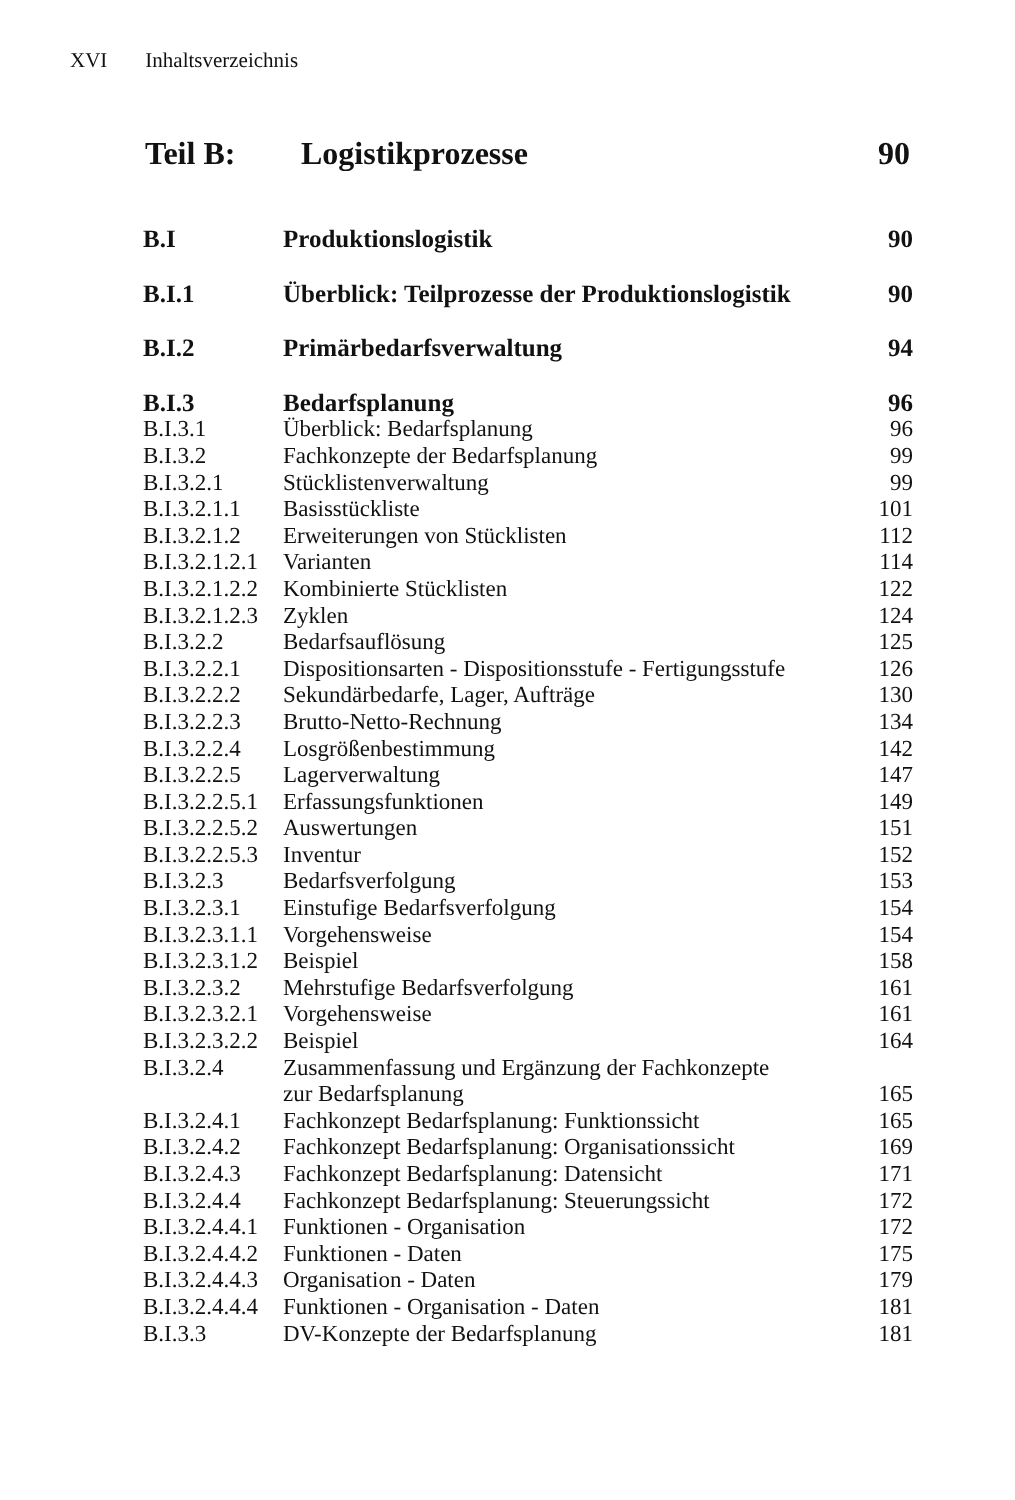XVI Inhaltsverzeichnis
Teil B: Logistikprozesse 90
| B.I | Produktionslogistik | 90 |
| B.I.1 | Überblick: Teilprozesse der Produktionslogistik | 90 |
| B.I.2 | Primärbedarfsverwaltung | 94 |
| B.I.3 | Bedarfsplanung | 96 |
| B.I.3.1 | Überblick: Bedarfsplanung | 96 |
| B.I.3.2 | Fachkonzepte der Bedarfsplanung | 99 |
| B.I.3.2.1 | Stücklistenverwaltung | 99 |
| B.I.3.2.1.1 | Basisstückliste | 101 |
| B.I.3.2.1.2 | Erweiterungen von Stücklisten | 112 |
| B.I.3.2.1.2.1 | Varianten | 114 |
| B.I.3.2.1.2.2 | Kombinierte Stücklisten | 122 |
| B.I.3.2.1.2.3 | Zyklen | 124 |
| B.I.3.2.2 | Bedarfsauflösung | 125 |
| B.I.3.2.2.1 | Dispositionsarten - Dispositionsstufe - Fertigungsstufe | 126 |
| B.I.3.2.2.2 | Sekundärbedarfe, Lager, Aufträge | 130 |
| B.I.3.2.2.3 | Brutto-Netto-Rechnung | 134 |
| B.I.3.2.2.4 | Losgrößenbestimmung | 142 |
| B.I.3.2.2.5 | Lagerverwaltung | 147 |
| B.I.3.2.2.5.1 | Erfassungsfunktionen | 149 |
| B.I.3.2.2.5.2 | Auswertungen | 151 |
| B.I.3.2.2.5.3 | Inventur | 152 |
| B.I.3.2.3 | Bedarfsverfolgung | 153 |
| B.I.3.2.3.1 | Einstufige Bedarfsverfolgung | 154 |
| B.I.3.2.3.1.1 | Vorgehensweise | 154 |
| B.I.3.2.3.1.2 | Beispiel | 158 |
| B.I.3.2.3.2 | Mehrstufige Bedarfsverfolgung | 161 |
| B.I.3.2.3.2.1 | Vorgehensweise | 161 |
| B.I.3.2.3.2.2 | Beispiel | 164 |
| B.I.3.2.4 | Zusammenfassung und Ergänzung der Fachkonzepte zur Bedarfsplanung | 165 |
| B.I.3.2.4.1 | Fachkonzept Bedarfsplanung: Funktionssicht | 165 |
| B.I.3.2.4.2 | Fachkonzept Bedarfsplanung: Organisationssicht | 169 |
| B.I.3.2.4.3 | Fachkonzept Bedarfsplanung: Datensicht | 171 |
| B.I.3.2.4.4 | Fachkonzept Bedarfsplanung: Steuerungssicht | 172 |
| B.I.3.2.4.4.1 | Funktionen - Organisation | 172 |
| B.I.3.2.4.4.2 | Funktionen - Daten | 175 |
| B.I.3.2.4.4.3 | Organisation - Daten | 179 |
| B.I.3.2.4.4.4 | Funktionen - Organisation - Daten | 181 |
| B.I.3.3 | DV-Konzepte der Bedarfsplanung | 181 |